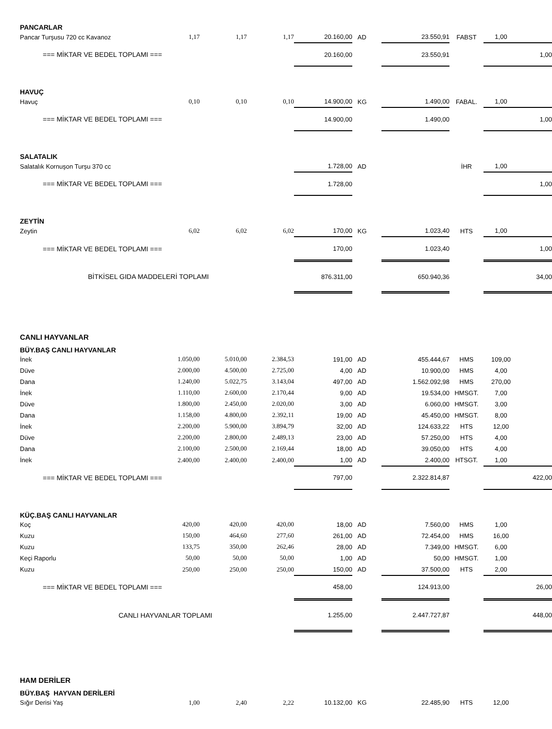| PANCARLAR | | | | | | | | | |
| Pancar Turşusu 720 cc Kavanoz | 1,17 | 1,17 | 1,17 | 20.160,00 | AD | 23.550,91 | FABST | 1,00 | |
| === MİKTAR VE BEDEL TOPLAMI === | | | | 20.160,00 | | 23.550,91 | | 1,00 | |
| HAVUÇ | | | | | | | | | |
| Havuç | 0,10 | 0,10 | 0,10 | 14.900,00 | KG | 1.490,00 | FABAL. | 1,00 | |
| === MİKTAR VE BEDEL TOPLAMI === | | | | 14.900,00 | | 1.490,00 | | 1,00 | |
| SALATALIK | | | | | | | | | |
| Salatalık Kornuşon Turşu 370 cc | | | | 1.728,00 | AD | | İHR | 1,00 | |
| === MİKTAR VE BEDEL TOPLAMI === | | | | 1.728,00 | | | | 1,00 | |
| ZEYTİN | | | | | | | | | |
| Zeytin | 6,02 | 6,02 | 6,02 | 170,00 | KG | 1.023,40 | HTS | 1,00 | |
| === MİKTAR VE BEDEL TOPLAMI === | | | | 170,00 | | 1.023,40 | | 1,00 | |
| BİTKİSEL GIDA MADDELERİ TOPLAMI | | | | 876.311,00 | | 650.940,36 | | 34,00 | |
| CANLI HAYVANLAR | | | | | | | | | |
| BÜY.BAŞ CANLI HAYVANLAR | | | | | | | | | |
| İnek | 1.050,00 | 5.010,00 | 2.384,53 | 191,00 | AD | 455.444,67 | HMS | 109,00 | |
| Düve | 2.000,00 | 4.500,00 | 2.725,00 | 4,00 | AD | 10.900,00 | HMS | 4,00 | |
| Dana | 1.240,00 | 5.022,75 | 3.143,04 | 497,00 | AD | 1.562.092,98 | HMS | 270,00 | |
| İnek | 1.110,00 | 2.600,00 | 2.170,44 | 9,00 | AD | 19.534,00 | HMSGT. | 7,00 | |
| Düve | 1.800,00 | 2.450,00 | 2.020,00 | 3,00 | AD | 6.060,00 | HMSGT. | 3,00 | |
| Dana | 1.158,00 | 4.800,00 | 2.392,11 | 19,00 | AD | 45.450,00 | HMSGT. | 8,00 | |
| İnek | 2.200,00 | 5.900,00 | 3.894,79 | 32,00 | AD | 124.633,22 | HTS | 12,00 | |
| Düve | 2.200,00 | 2.800,00 | 2.489,13 | 23,00 | AD | 57.250,00 | HTS | 4,00 | |
| Dana | 2.100,00 | 2.500,00 | 2.169,44 | 18,00 | AD | 39.050,00 | HTS | 4,00 | |
| İnek | 2.400,00 | 2.400,00 | 2.400,00 | 1,00 | AD | 2.400,00 | HTSGT. | 1,00 | |
| === MİKTAR VE BEDEL TOPLAMI === | | | | 797,00 | | 2.322.814,87 | | 422,00 | |
| KÜÇ.BAŞ CANLI HAYVANLAR | | | | | | | | | |
| Koç | 420,00 | 420,00 | 420,00 | 18,00 | AD | 7.560,00 | HMS | 1,00 | |
| Kuzu | 150,00 | 464,60 | 277,60 | 261,00 | AD | 72.454,00 | HMS | 16,00 | |
| Kuzu | 133,75 | 350,00 | 262,46 | 28,00 | AD | 7.349,00 | HMSGT. | 6,00 | |
| Keçi Raporlu | 50,00 | 50,00 | 50,00 | 1,00 | AD | 50,00 | HMSGT. | 1,00 | |
| Kuzu | 250,00 | 250,00 | 250,00 | 150,00 | AD | 37.500,00 | HTS | 2,00 | |
| === MİKTAR VE BEDEL TOPLAMI === | | | | 458,00 | | 124.913,00 | | 26,00 | |
| CANLI HAYVANLAR TOPLAMI | | | | 1.255,00 | | 2.447.727,87 | | 448,00 | |
| HAM DERİLER | | | | | | | | | |
| BÜY.BAŞ HAYVAN DERİLERİ | | | | | | | | | |
| Sığır Derisi Yaş | 1,00 | 2,40 | 2,22 | 10.132,00 | KG | 22.485,90 | HTS | 12,00 | |